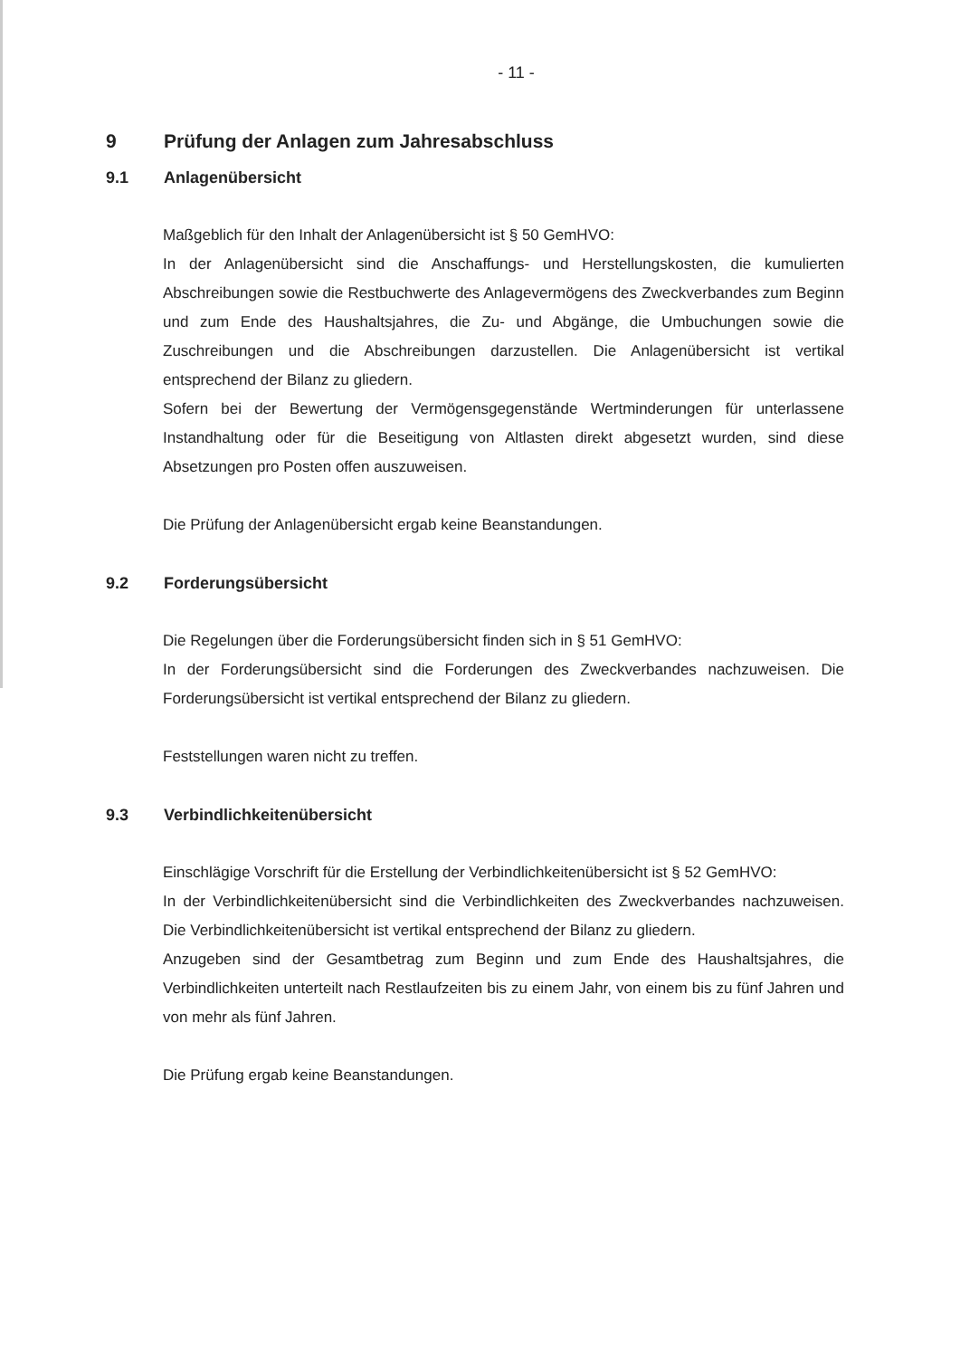- 11 -
9 Prüfung der Anlagen zum Jahresabschluss
9.1 Anlagenübersicht
Maßgeblich für den Inhalt der Anlagenübersicht ist § 50 GemHVO:
In der Anlagenübersicht sind die Anschaffungs- und Herstellungskosten, die kumulierten Abschreibungen sowie die Restbuchwerte des Anlagevermögens des Zweckverbandes zum Beginn und zum Ende des Haushaltsjahres, die Zu- und Abgänge, die Umbuchungen sowie die Zuschreibungen und die Abschreibungen darzustellen. Die Anlagenübersicht ist vertikal entsprechend der Bilanz zu gliedern.
Sofern bei der Bewertung der Vermögensgegenstände Wertminderungen für unterlassene Instandhaltung oder für die Beseitigung von Altlasten direkt abgesetzt wurden, sind diese Absetzungen pro Posten offen auszuweisen.
Die Prüfung der Anlagenübersicht ergab keine Beanstandungen.
9.2 Forderungsübersicht
Die Regelungen über die Forderungsübersicht finden sich in § 51 GemHVO:
In der Forderungsübersicht sind die Forderungen des Zweckverbandes nachzuweisen. Die Forderungsübersicht ist vertikal entsprechend der Bilanz zu gliedern.
Feststellungen waren nicht zu treffen.
9.3 Verbindlichkeitenübersicht
Einschlägige Vorschrift für die Erstellung der Verbindlichkeitenübersicht ist § 52 GemHVO:
In der Verbindlichkeitenübersicht sind die Verbindlichkeiten des Zweckverbandes nachzuweisen. Die Verbindlichkeitenübersicht ist vertikal entsprechend der Bilanz zu gliedern.
Anzugeben sind der Gesamtbetrag zum Beginn und zum Ende des Haushaltsjahres, die Verbindlichkeiten unterteilt nach Restlaufzeiten bis zu einem Jahr, von einem bis zu fünf Jahren und von mehr als fünf Jahren.
Die Prüfung ergab keine Beanstandungen.